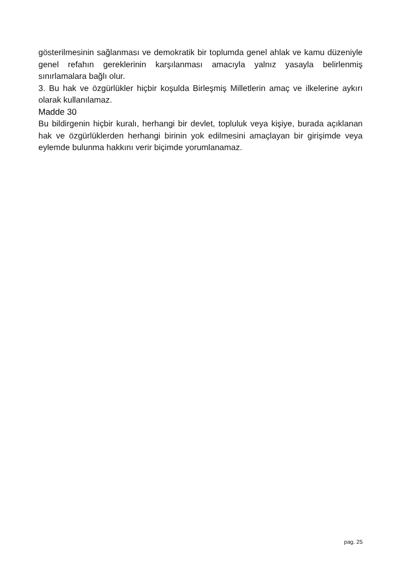gösterilmesinin sağlanması ve demokratik bir toplumda genel ahlak ve kamu düzeniyle genel refahın gereklerinin karşılanması amacıyla yalnız yasayla belirlenmiş sınırlamalara bağlı olur.
3. Bu hak ve özgürlükler hiçbir koşulda Birleşmiş Milletlerin amaç ve ilkelerine aykırı olarak kullanılamaz.
Madde 30
Bu bildirgenin hiçbir kuralı, herhangi bir devlet, topluluk veya kişiye, burada açıklanan hak ve özgürlüklerden herhangi birinin yok edilmesini amaçlayan bir girişimde veya eylemde bulunma hakkını verir biçimde yorumlanamaz.
pag. 25